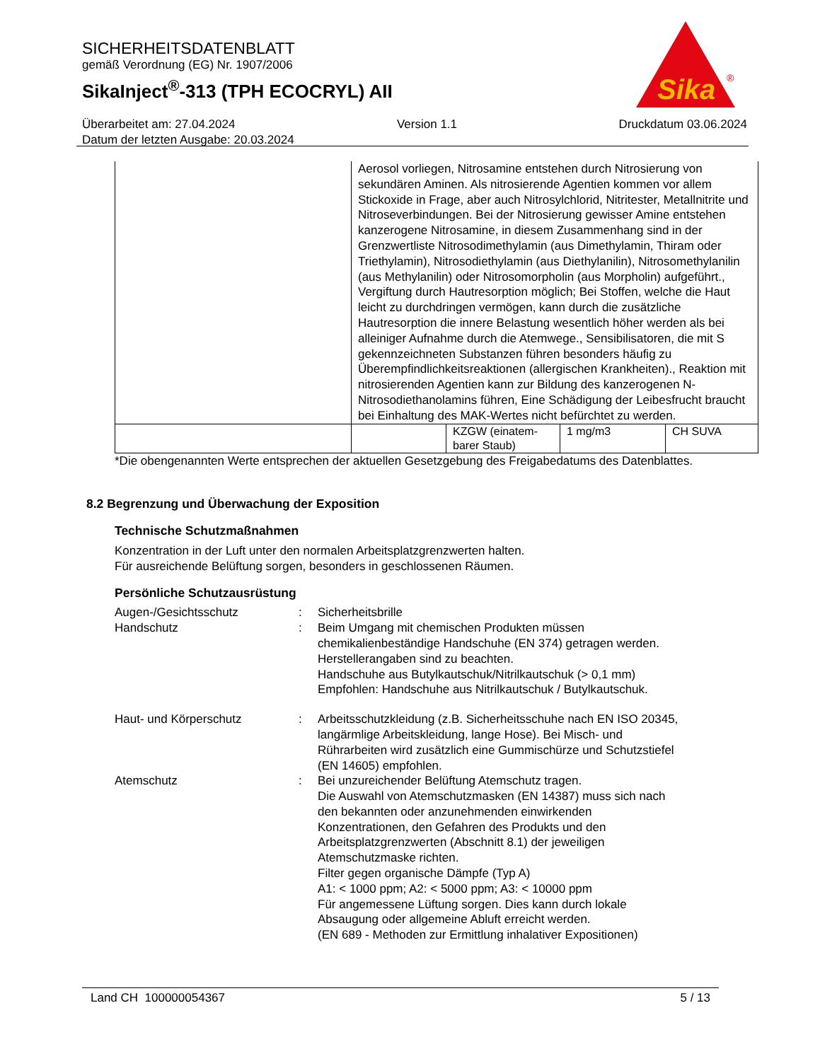SICHERHEITSDATENBLATT
gemäß Verordnung (EG) Nr. 1907/2006
SikaInject<sup>®</sup>-313 (TPH ECOCRYL) AII
Sika
®
Überarbeitet am: 27.04.2024 Version 1.1 Druckdatum 03.06.2024
Datum der letzten Ausgabe: 20.03.2024
| | Aerosol vorliegen, Nitrosamine entstehen durch Nitrosierung von sekundären Aminen. Als nitrosierende Agentien kommen vor allem Stickoxide in Frage, aber auch Nitrosylchlorid, Nitritester, Metallnitrite und Nitroseverbindungen. Bei der Nitrosierung gewisser Amine entstehen kanzerogene Nitrosamine, in diesem Zusammenhang sind in der Grenzwertliste Nitrosodimethylamin (aus Dimethylamin, Thiram oder Triethylamin), Nitrosodiethylamin (aus Diethylanilin), Nitrosomethylanilin (aus Methylanilin) oder Nitrosomorpholin (aus Morpholin) aufgeführt., Vergiftung durch Hautresorption möglich; Bei Stoffen, welche die Haut leicht zu durchdringen vermögen, kann durch die zusätzliche Hautresorption die innere Belastung wesentlich höher werden als bei alleiniger Aufnahme durch die Atemwege., Sensibilisatoren, die mit S gekennzeichneten Substanzen führen besonders häufig zu Überempfindlichkeitsreaktionen (allergischen Krankheiten)., Reaktion mit nitrosierenden Agentien kann zur Bildung des kanzerogenen N-Nitrosodiethanolamins führen, Eine Schädigung der Leibesfrucht braucht bei Einhaltung des MAK-Wertes nicht befürchtet zu werden. | | | |
| | | KZGW (einatem-barer Staub) | 1 mg/m3 | CH SUVA |
*Die obengenannten Werte entsprechen der aktuellen Gesetzgebung des Freigabedatums des Datenblattes.
8.2 Begrenzung und Überwachung der Exposition
Technische Schutzmaßnahmen
Konzentration in der Luft unter den normalen Arbeitsplatzgrenzwerten halten.
Für ausreichende Belüftung sorgen, besonders in geschlossenen Räumen.
Persönliche Schutzausrüstung
Augen-/Gesichtsschutz : Sicherheitsbrille
Handschutz : Beim Umgang mit chemischen Produkten müssen chemikalienbeständige Handschuhe (EN 374) getragen werden. Herstellerangaben sind zu beachten.
Handschuhe aus Butylkautschuk/Nitrilkautschuk (> 0,1 mm)
Empfohlen: Handschuhe aus Nitrilkautschuk / Butylkautschuk.
Haut- und Körperschutz : Arbeitsschutzkleidung (z.B. Sicherheitsschuhe nach EN ISO 20345, langärmlige Arbeitskleidung, lange Hose). Bei Misch- und Rührarbeiten wird zusätzlich eine Gummischürze und Schutzstiefel (EN 14605) empfohlen.
Atemschutz : Bei unzureichender Belüftung Atemschutz tragen.
Die Auswahl von Atemschutzmasken (EN 14387) muss sich nach den bekannten oder anzunehmenden einwirkenden Konzentrationen, den Gefahren des Produkts und den Arbeitsplatzgrenzwerten (Abschnitt 8.1) der jeweiligen Atemschutzmaske richten.
Filter gegen organische Dämpfe (Typ A)
A1: < 1000 ppm; A2: < 5000 ppm; A3: < 10000 ppm
Für angemessene Lüftung sorgen. Dies kann durch lokale Absaugung oder allgemeine Abluft erreicht werden.
(EN 689 - Methoden zur Ermittlung inhalativer Expositionen)
Land CH 100000054367 5 / 13